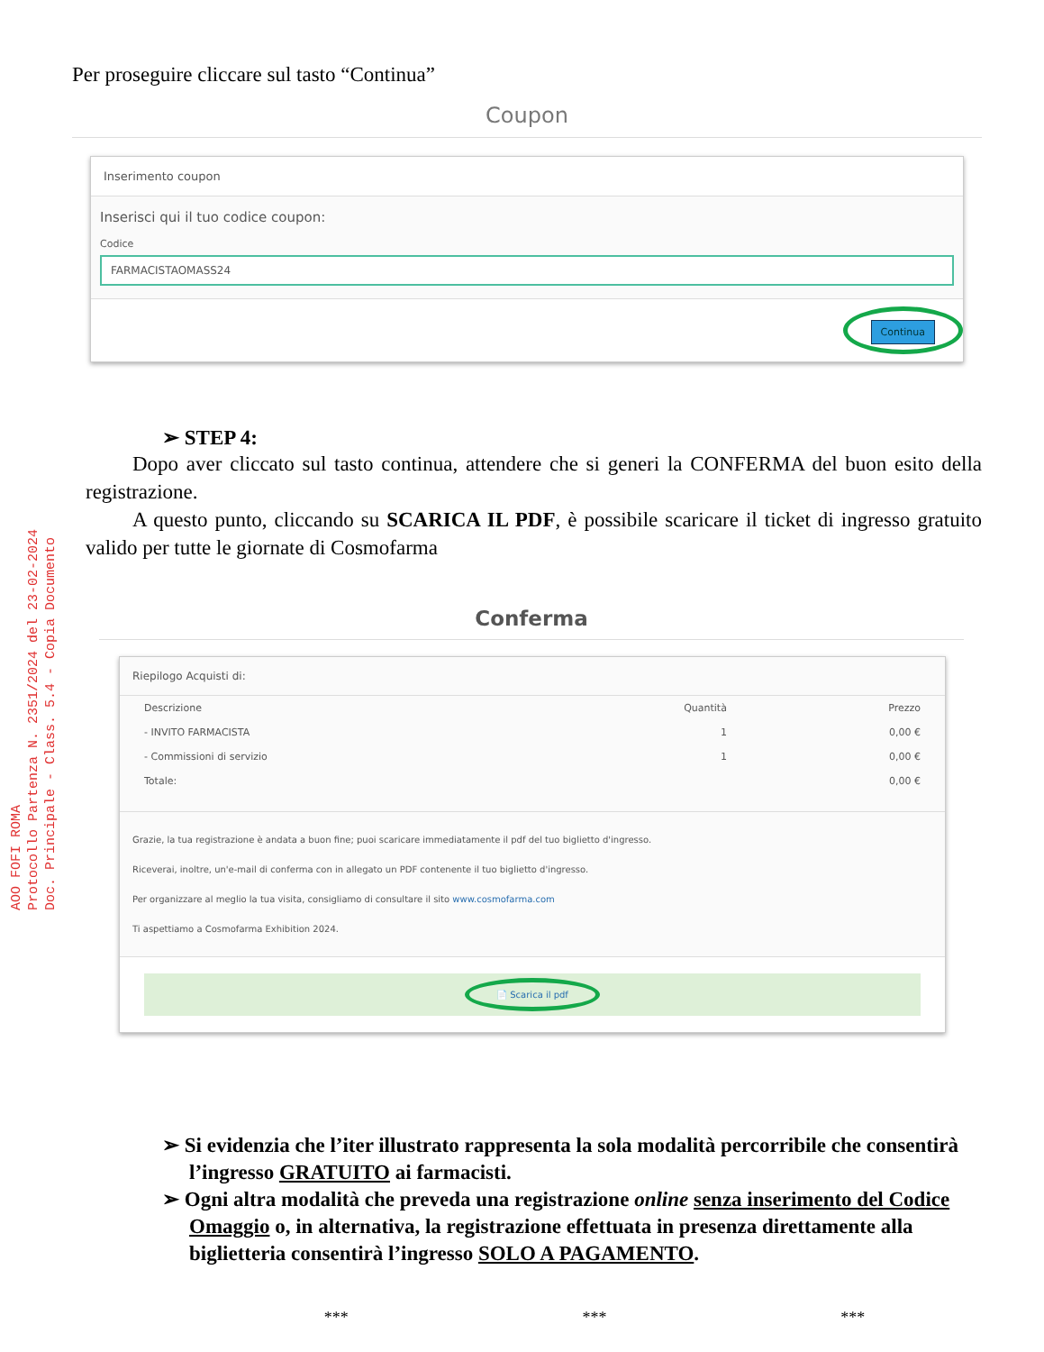AOO FOFI ROMA
Protocollo Partenza N. 2351/2024 del 23-02-2024
Doc. Principale - Class. 5.4 - Copia Documento
Per proseguire cliccare sul tasto “Continua”
Coupon
Inserimento coupon
Inserisci qui il tuo codice coupon:
Codice
FARMACISTAOMASS24
Continua
➢ STEP 4:
Dopo aver cliccato sul tasto continua, attendere che si generi la CONFERMA del buon esito della registrazione.
A questo punto, cliccando su SCARICA IL PDF, è possibile scaricare il ticket di ingresso gratuito valido per tutte le giornate di Cosmofarma
Conferma
Riepilogo Acquisti di:
| Descrizione | Quantità | Prezzo |
| --- | --- | --- |
| - INVITO FARMACISTA | 1 | 0,00 € |
| - Commissioni di servizio | 1 | 0,00 € |
| Totale: | | 0,00 € |
Grazie, la tua registrazione è andata a buon fine; puoi scaricare immediatamente il pdf del tuo biglietto d'ingresso.
Riceverai, inoltre, un'e-mail di conferma con in allegato un PDF contenente il tuo biglietto d'ingresso.
Per organizzare al meglio la tua visita, consigliamo di consultare il sito www.cosmofarma.com
Ti aspettiamo a Cosmofarma Exhibition 2024.
📄 Scarica il pdf
➢ Si evidenzia che l’iter illustrato rappresenta la sola modalità percorribile che consentirà l’ingresso GRATUITO ai farmacisti.
➢ Ogni altra modalità che preveda una registrazione online senza inserimento del Codice Omaggio o, in alternativa, la registrazione effettuata in presenza direttamente alla biglietteria consentirà l’ingresso SOLO A PAGAMENTO.
*** *** ***